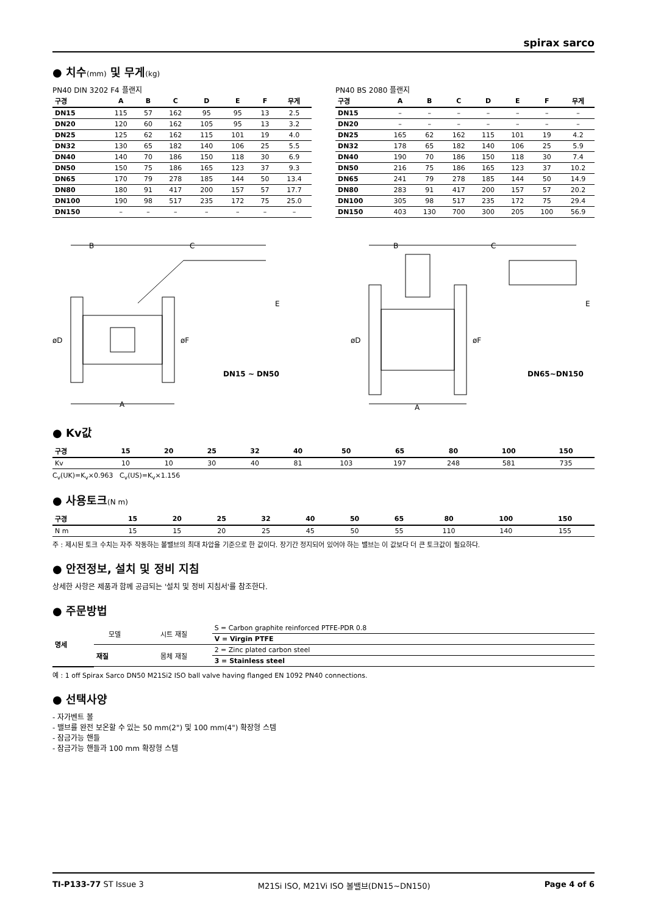spirax sarco
● 치수(mm) 및 무게(kg)
PN40 DIN 3202 F4 플랜지
| 구경 | A | B | C | D | E | F | 무게 |
| --- | --- | --- | --- | --- | --- | --- | --- |
| DN15 | 115 | 57 | 162 | 95 | 95 | 13 | 2.5 |
| DN20 | 120 | 60 | 162 | 105 | 95 | 13 | 3.2 |
| DN25 | 125 | 62 | 162 | 115 | 101 | 19 | 4.0 |
| DN32 | 130 | 65 | 182 | 140 | 106 | 25 | 5.5 |
| DN40 | 140 | 70 | 186 | 150 | 118 | 30 | 6.9 |
| DN50 | 150 | 75 | 186 | 165 | 123 | 37 | 9.3 |
| DN65 | 170 | 79 | 278 | 185 | 144 | 50 | 13.4 |
| DN80 | 180 | 91 | 417 | 200 | 157 | 57 | 17.7 |
| DN100 | 190 | 98 | 517 | 235 | 172 | 75 | 25.0 |
| DN150 | – | – | – | – | – | – | – |
PN40 BS 2080 플랜지
| 구경 | A | B | C | D | E | F | 무게 |
| --- | --- | --- | --- | --- | --- | --- | --- |
| DN15 | – | – | – | – | – | – | – |
| DN20 | – | – | – | – | – | – | – |
| DN25 | 165 | 62 | 162 | 115 | 101 | 19 | 4.2 |
| DN32 | 178 | 65 | 182 | 140 | 106 | 25 | 5.9 |
| DN40 | 190 | 70 | 186 | 150 | 118 | 30 | 7.4 |
| DN50 | 216 | 75 | 186 | 165 | 123 | 37 | 10.2 |
| DN65 | 241 | 79 | 278 | 185 | 144 | 50 | 14.9 |
| DN80 | 283 | 91 | 417 | 200 | 157 | 57 | 20.2 |
| DN100 | 305 | 98 | 517 | 235 | 172 | 75 | 29.4 |
| DN150 | 403 | 130 | 700 | 300 | 205 | 100 | 56.9 |
B
C
E
øD
øF
A
DN15 ~ DN50
B
C
E
øD
øF
A
DN65~DN150
● Kv값
| 구경 | 15 | 20 | 25 | 32 | 40 | 50 | 65 | 80 | 100 | 150 |
| --- | --- | --- | --- | --- | --- | --- | --- | --- | --- | --- |
| Kv | 10 | 10 | 30 | 40 | 81 | 103 | 197 | 248 | 581 | 735 |
C<sub>v</sub>(UK)=K<sub>v</sub>×0.963 C<sub>v</sub>(US)=K<sub>v</sub>×1.156
● 사용토크(N m)
| 구경 | 15 | 20 | 25 | 32 | 40 | 50 | 65 | 80 | 100 | 150 |
| --- | --- | --- | --- | --- | --- | --- | --- | --- | --- | --- |
| N m | 15 | 15 | 20 | 25 | 45 | 50 | 55 | 110 | 140 | 155 |
주 : 제시된 토크 수치는 자주 작동하는 볼밸브의 최대 차압을 기준으로 한 값이다. 장기간 정지되어 있어야 하는 밸브는 이 값보다 더 큰 토크값이 필요하다.
● 안전정보, 설치 및 정비 지침
상세한 사항은 제품과 함께 공급되는 '설치 및 정비 지침서'를 참조한다.
● 주문방법
| 명세 | 모델 | 시트 재질 | S = Carbon graphite reinforced PTFE-PDR 0.8 |
| | | | V = Virgin PTFE |
| | 재질 | 몸체 재질 | 2 = Zinc plated carbon steel |
| | | | 3 = Stainless steel |
예 : 1 off Spirax Sarco DN50 M21Si2 ISO ball valve having flanged EN 1092 PN40 connections.
● 선택사양
- 자가벤트 볼
- 밸브를 완전 보온할 수 있는 50 mm(2") 및 100 mm(4") 확장형 스템
- 잠금가능 핸들
- 잠금가능 핸들과 100 mm 확장형 스템
TI-P133-77 ST Issue 3 M21Si ISO, M21Vi ISO 볼밸브(DN15~DN150) Page 4 of 6